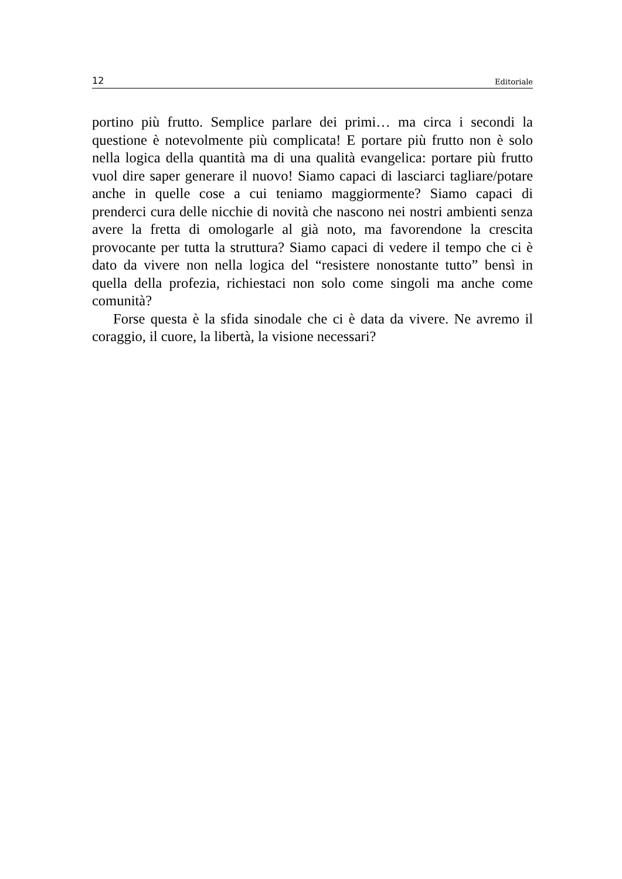12 Editoriale
portino più frutto. Semplice parlare dei primi… ma circa i secondi la questione è notevolmente più complicata! E portare più frutto non è solo nella logica della quantità ma di una qualità evangelica: portare più frutto vuol dire saper generare il nuovo! Siamo capaci di lasciarci tagliare/potare anche in quelle cose a cui teniamo maggiormente? Siamo capaci di prenderci cura delle nicchie di novità che nascono nei nostri ambienti senza avere la fretta di omologarle al già noto, ma favorendone la crescita provocante per tutta la struttura? Siamo capaci di vedere il tempo che ci è dato da vivere non nella logica del “resistere nonostante tutto” bensì in quella della profezia, richiestaci non solo come singoli ma anche come comunità?
Forse questa è la sfida sinodale che ci è data da vivere. Ne avremo il coraggio, il cuore, la libertà, la visione necessari?